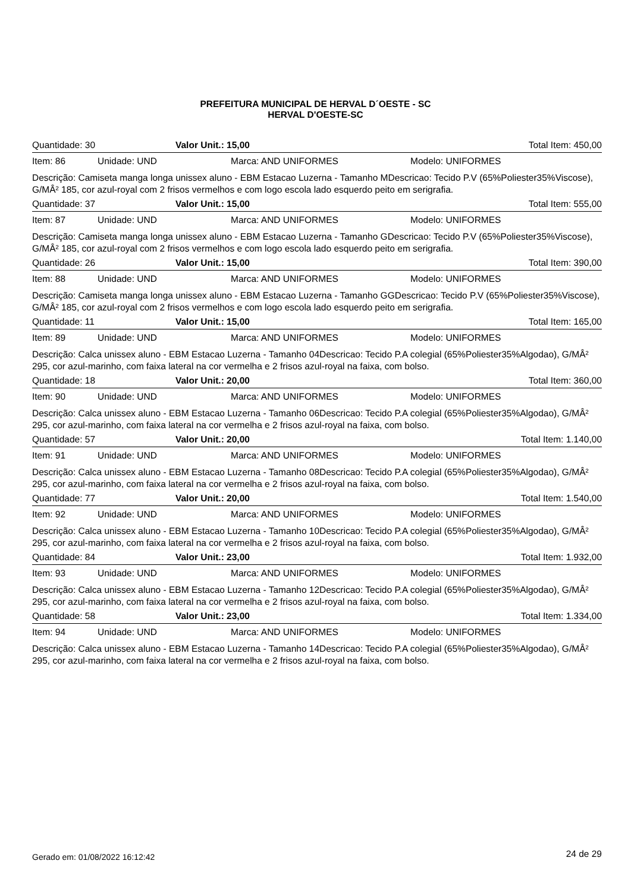PREFEITURA MUNICIPAL DE HERVAL D´OESTE - SC
HERVAL D'OESTE-SC
Quantidade: 30 Valor Unit.: 15,00 Total Item: 450,00
Item: 86 Unidade: UND Marca: AND UNIFORMES Modelo: UNIFORMES
Descrição: Camiseta manga longa unissex aluno - EBM Estacao Luzerna - Tamanho MDescricao: Tecido P.V (65%Poliester35%Viscose), G/MÂ² 185, cor azul-royal com 2 frisos vermelhos e com logo escola lado esquerdo peito em serigrafia.
Quantidade: 37 Valor Unit.: 15,00 Total Item: 555,00
Item: 87 Unidade: UND Marca: AND UNIFORMES Modelo: UNIFORMES
Descrição: Camiseta manga longa unissex aluno - EBM Estacao Luzerna - Tamanho GDescricao: Tecido P.V (65%Poliester35%Viscose), G/MÂ² 185, cor azul-royal com 2 frisos vermelhos e com logo escola lado esquerdo peito em serigrafia.
Quantidade: 26 Valor Unit.: 15,00 Total Item: 390,00
Item: 88 Unidade: UND Marca: AND UNIFORMES Modelo: UNIFORMES
Descrição: Camiseta manga longa unissex aluno - EBM Estacao Luzerna - Tamanho GGDescricao: Tecido P.V (65%Poliester35%Viscose), G/MÂ² 185, cor azul-royal com 2 frisos vermelhos e com logo escola lado esquerdo peito em serigrafia.
Quantidade: 11 Valor Unit.: 15,00 Total Item: 165,00
Item: 89 Unidade: UND Marca: AND UNIFORMES Modelo: UNIFORMES
Descrição: Calca unissex aluno - EBM Estacao Luzerna - Tamanho 04Descricao: Tecido P.A colegial (65%Poliester35%Algodao), G/MÂ² 295, cor azul-marinho, com faixa lateral na cor vermelha e 2 frisos azul-royal na faixa, com bolso.
Quantidade: 18 Valor Unit.: 20,00 Total Item: 360,00
Item: 90 Unidade: UND Marca: AND UNIFORMES Modelo: UNIFORMES
Descrição: Calca unissex aluno - EBM Estacao Luzerna - Tamanho 06Descricao: Tecido P.A colegial (65%Poliester35%Algodao), G/MÂ² 295, cor azul-marinho, com faixa lateral na cor vermelha e 2 frisos azul-royal na faixa, com bolso.
Quantidade: 57 Valor Unit.: 20,00 Total Item: 1.140,00
Item: 91 Unidade: UND Marca: AND UNIFORMES Modelo: UNIFORMES
Descrição: Calca unissex aluno - EBM Estacao Luzerna - Tamanho 08Descricao: Tecido P.A colegial (65%Poliester35%Algodao), G/MÂ² 295, cor azul-marinho, com faixa lateral na cor vermelha e 2 frisos azul-royal na faixa, com bolso.
Quantidade: 77 Valor Unit.: 20,00 Total Item: 1.540,00
Item: 92 Unidade: UND Marca: AND UNIFORMES Modelo: UNIFORMES
Descrição: Calca unissex aluno - EBM Estacao Luzerna - Tamanho 10Descricao: Tecido P.A colegial (65%Poliester35%Algodao), G/MÂ² 295, cor azul-marinho, com faixa lateral na cor vermelha e 2 frisos azul-royal na faixa, com bolso.
Quantidade: 84 Valor Unit.: 23,00 Total Item: 1.932,00
Item: 93 Unidade: UND Marca: AND UNIFORMES Modelo: UNIFORMES
Descrição: Calca unissex aluno - EBM Estacao Luzerna - Tamanho 12Descricao: Tecido P.A colegial (65%Poliester35%Algodao), G/MÂ² 295, cor azul-marinho, com faixa lateral na cor vermelha e 2 frisos azul-royal na faixa, com bolso.
Quantidade: 58 Valor Unit.: 23,00 Total Item: 1.334,00
Item: 94 Unidade: UND Marca: AND UNIFORMES Modelo: UNIFORMES
Descrição: Calca unissex aluno - EBM Estacao Luzerna - Tamanho 14Descricao: Tecido P.A colegial (65%Poliester35%Algodao), G/MÂ² 295, cor azul-marinho, com faixa lateral na cor vermelha e 2 frisos azul-royal na faixa, com bolso.
Gerado em: 01/08/2022 16:12:42 24 de 29